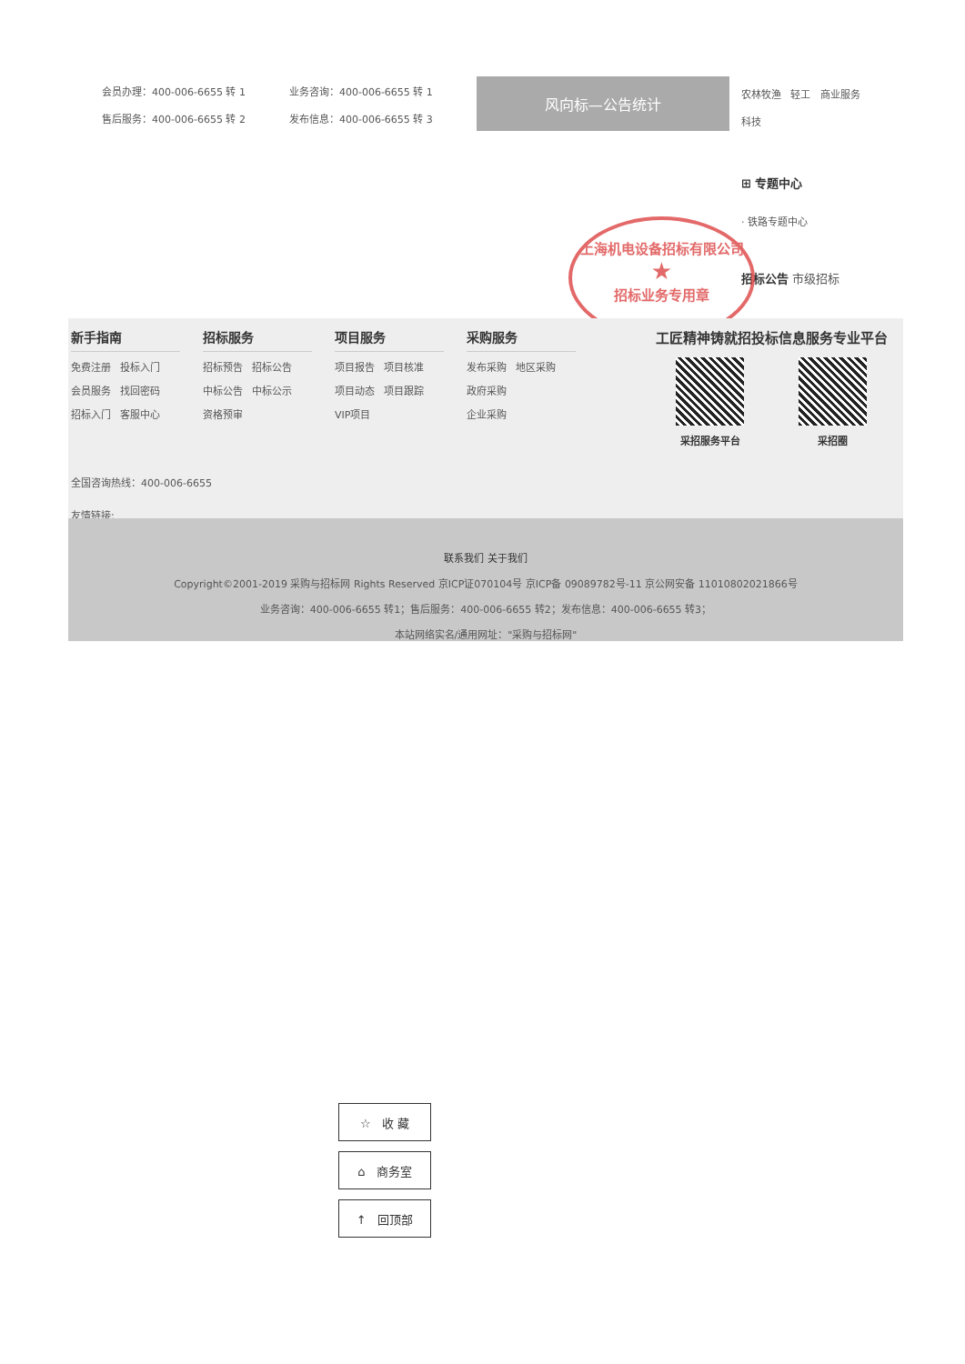会员办理：400-006-6655 转 1
售后服务：400-006-6655 转 2
业务咨询：400-006-6655 转 1
发布信息：400-006-6655 转 3
风向标—公告统计
农林牧渔 轻工 商业服务
科技
⊞ 专题中心
· 铁路专题中心
招标公告 市级招标
上海机电设备招标有限公司
★
招标业务专用章
新手指南
免费注册 投标入门
会员服务 找回密码
招标入门 客服中心
招标服务
招标预告 招标公告
中标公告 中标公示
资格预审
项目服务
项目报告 项目核准
项目动态 项目跟踪
VIP项目
采购服务
发布采购 地区采购
政府采购
企业采购
工匠精神铸就招投标信息服务专业平台
采招服务平台 采招圈
全国咨询热线：400-006-6655
友情链接:
联系我们 关于我们
Copyright©2001-2019 采购与招标网 Rights Reserved 京ICP证070104号 京ICP备 09089782号-11 京公网安备 11010802021866号
业务咨询：400-006-6655 转1；售后服务：400-006-6655 转2；发布信息：400-006-6655 转3；
本站网络实名/通用网址："采购与招标网"
☆ 收 藏
⌂ 商务室
↑ 回顶部